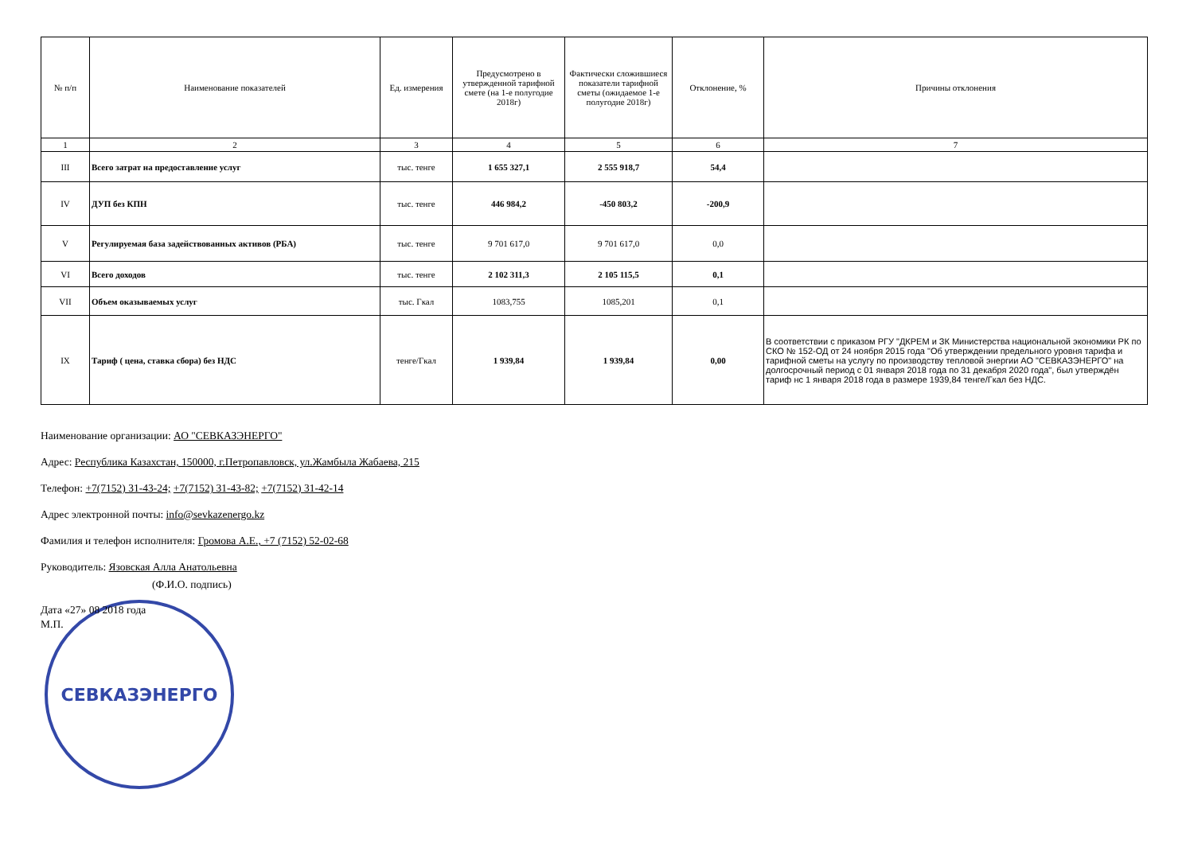| № п/п | Наименование показателей | Ед. измерения | Предусмотрено в утвержденной тарифной смете (на 1-е полугодие 2018г) | Фактически сложившиеся показатели тарифной сметы (ожидаемое 1-е полугодие 2018г) | Отклонение, % | Причины отклонения |
| --- | --- | --- | --- | --- | --- | --- |
| 1 | 2 | 3 | 4 | 5 | 6 | 7 |
| III | Всего затрат на предоставление услуг | тыс. тенге | 1 655 327,1 | 2 555 918,7 | 54,4 | |
| IV | ДУП без КПН | тыс. тенге | 446 984,2 | -450 803,2 | -200,9 | |
| V | Регулируемая база задействованных активов (РБА) | тыс. тенге | 9 701 617,0 | 9 701 617,0 | 0,0 | |
| VI | Всего доходов | тыс. тенге | 2 102 311,3 | 2 105 115,5 | 0,1 | |
| VII | Объем оказываемых услуг | тыс. Гкал | 1083,755 | 1085,201 | 0,1 | |
| IX | Тариф ( цена, ставка сбора) без НДС | тенге/Гкал | 1 939,84 | 1 939,84 | 0,00 | В соответствии с приказом РГУ "ДКРЕМ и ЗК Министерства национальной экономики РК по СКО № 152-ОД от 24 ноября 2015 года "Об утверждении предельного уровня тарифа и тарифной сметы на услугу по производству тепловой энергии АО "СЕВКАЗЭНЕРГО" на долгосрочный период с 01 января 2018 года по 31 декабря 2020 года", был утверждён тариф нс 1 января 2018 года в размере 1939,84 тенге/Гкал без НДС. |
Наименование организации: АО "СЕВКАЗЭНЕРГО"
Адрес: Республика Казахстан, 150000, г.Петропавловск, ул.Жамбыла Жабаева, 215
Телефон: +7(7152) 31-43-24; +7(7152) 31-43-82; +7(7152) 31-42-14
Адрес электронной почты: info@sevkazenergo.kz
Фамилия и телефон исполнителя: Громова А.Е., +7 (7152) 52-02-68
Руководитель: Язовская Алла Анатольевна
(Ф.И.О. подпись)
Дата «27» 08 2018 года
М.П.
СЕВКАЗЭНЕРГО